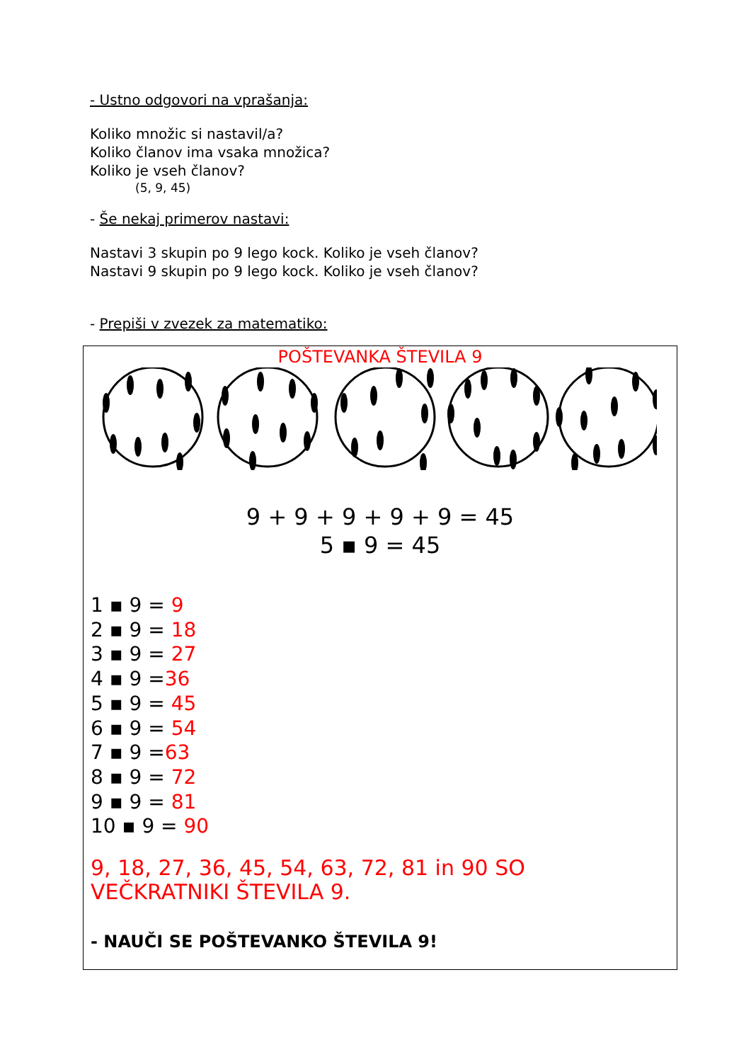- Ustno odgovori na vprašanja:
Koliko množic si nastavil/a?
Koliko članov ima vsaka množica?
Koliko je vseh članov?
(5, 9, 45)
- Še nekaj primerov nastavi:
Nastavi 3 skupin po 9 lego kock. Koliko je vseh članov?
Nastavi 9 skupin po 9 lego kock. Koliko je vseh članov?
- Prepiši v zvezek za matematiko:
POŠTEVANKA ŠTEVILA 9
9 + 9 + 9 + 9 + 9 = 45
5 ▪ 9 = 45
1 ▪ 9 = 9
2 ▪ 9 = 18
3 ▪ 9 = 27
4 ▪ 9 =36
5 ▪ 9 = 45
6 ▪ 9 = 54
7 ▪ 9 =63
8 ▪ 9 = 72
9 ▪ 9 = 81
10 ▪ 9 = 90
9, 18, 27, 36, 45, 54, 63, 72, 81 in 90 SO
VEČKRATNIKI ŠTEVILA 9.
- NAUČI SE POŠTEVANKO ŠTEVILA 9!